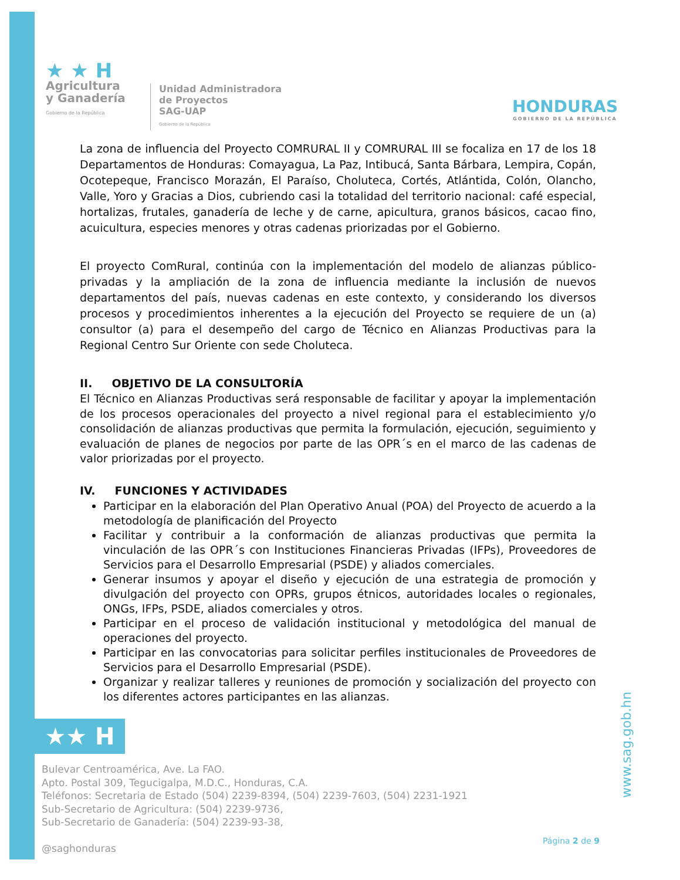★ ★ H
Agricultura
y Ganadería
Gobierno de la República
Unidad Administradora
de Proyectos
SAG-UAP
Gobierno de la República
HONDURAS
GOBIERNO DE LA REPÚBLICA
La zona de influencia del Proyecto COMRURAL II y COMRURAL III se focaliza en 17 de los 18 Departamentos de Honduras: Comayagua, La Paz, Intibucá, Santa Bárbara, Lempira, Copán, Ocotepeque, Francisco Morazán, El Paraíso, Choluteca, Cortés, Atlántida, Colón, Olancho, Valle, Yoro y Gracias a Dios, cubriendo casi la totalidad del territorio nacional: café especial, hortalizas, frutales, ganadería de leche y de carne, apicultura, granos básicos, cacao fino, acuicultura, especies menores y otras cadenas priorizadas por el Gobierno.
El proyecto ComRural, continúa con la implementación del modelo de alianzas público-privadas y la ampliación de la zona de influencia mediante la inclusión de nuevos departamentos del país, nuevas cadenas en este contexto, y considerando los diversos procesos y procedimientos inherentes a la ejecución del Proyecto se requiere de un (a) consultor (a) para el desempeño del cargo de Técnico en Alianzas Productivas para la Regional Centro Sur Oriente con sede Choluteca.
II. OBJETIVO DE LA CONSULTORÍA
El Técnico en Alianzas Productivas será responsable de facilitar y apoyar la implementación de los procesos operacionales del proyecto a nivel regional para el establecimiento y/o consolidación de alianzas productivas que permita la formulación, ejecución, seguimiento y evaluación de planes de negocios por parte de las OPR´s en el marco de las cadenas de valor priorizadas por el proyecto.
IV. FUNCIONES Y ACTIVIDADES
Participar en la elaboración del Plan Operativo Anual (POA) del Proyecto de acuerdo a la metodología de planificación del Proyecto
Facilitar y contribuir a la conformación de alianzas productivas que permita la vinculación de las OPR´s con Instituciones Financieras Privadas (IFPs), Proveedores de Servicios para el Desarrollo Empresarial (PSDE) y aliados comerciales.
Generar insumos y apoyar el diseño y ejecución de una estrategia de promoción y divulgación del proyecto con OPRs, grupos étnicos, autoridades locales o regionales, ONGs, IFPs, PSDE, aliados comerciales y otros.
Participar en el proceso de validación institucional y metodológica del manual de operaciones del proyecto.
Participar en las convocatorias para solicitar perfiles institucionales de Proveedores de Servicios para el Desarrollo Empresarial (PSDE).
Organizar y realizar talleres y reuniones de promoción y socialización del proyecto con los diferentes actores participantes en las alianzas.
★★ H
Bulevar Centroamérica, Ave. La FAO.
Apto. Postal 309, Tegucigalpa, M.D.C., Honduras, C.A.
Teléfonos: Secretaria de Estado (504) 2239-8394, (504) 2239-7603, (504) 2231-1921
Sub-Secretario de Agricultura: (504) 2239-9736,
Sub-Secretario de Ganadería: (504) 2239-93-38,
@saghonduras
Página 2 de 9
www.sag.gob.hn